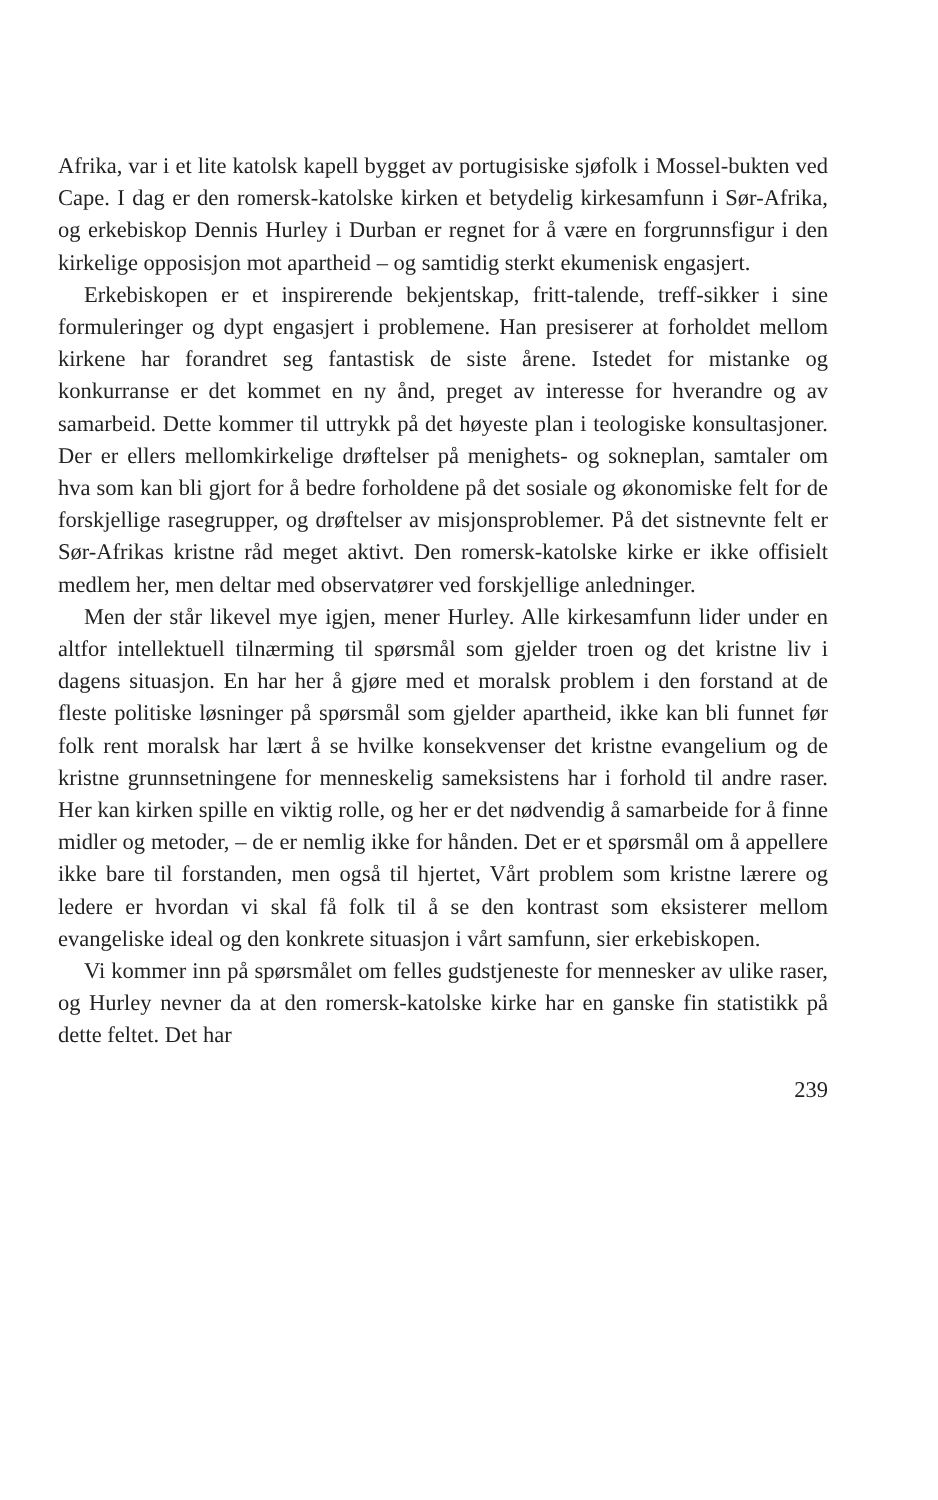Afrika, var i et lite katolsk kapell bygget av portugisiske sjøfolk i Mossel-bukten ved Cape. I dag er den romersk-katolske kirken et betydelig kirkesamfunn i Sør-Afrika, og erkebiskop Dennis Hurley i Durban er regnet for å være en forgrunnsfigur i den kirkelige opposisjon mot apartheid – og samtidig sterkt ekumenisk engasjert.
Erkebiskopen er et inspirerende bekjentskap, fritt-talende, treff-sikker i sine formuleringer og dypt engasjert i problemene. Han presiserer at forholdet mellom kirkene har forandret seg fantastisk de siste årene. Istedet for mistanke og konkurranse er det kommet en ny ånd, preget av interesse for hverandre og av samarbeid. Dette kommer til uttrykk på det høyeste plan i teologiske konsultasjoner. Der er ellers mellomkirkelige drøftelser på menighets- og sokneplan, samtaler om hva som kan bli gjort for å bedre forholdene på det sosiale og økonomiske felt for de forskjellige rasegrupper, og drøftelser av misjonsproblemer. På det sistnevnte felt er Sør-Afrikas kristne råd meget aktivt. Den romersk-katolske kirke er ikke offisielt medlem her, men deltar med observatører ved forskjellige anledninger.
Men der står likevel mye igjen, mener Hurley. Alle kirkesamfunn lider under en altfor intellektuell tilnærming til spørsmål som gjelder troen og det kristne liv i dagens situasjon. En har her å gjøre med et moralsk problem i den forstand at de fleste politiske løsninger på spørsmål som gjelder apartheid, ikke kan bli funnet før folk rent moralsk har lært å se hvilke konsekvenser det kristne evangelium og de kristne grunnsetningene for menneskelig sameksistens har i forhold til andre raser. Her kan kirken spille en viktig rolle, og her er det nødvendig å samarbeide for å finne midler og metoder, – de er nemlig ikke for hånden. Det er et spørsmål om å appellere ikke bare til forstanden, men også til hjertet, Vårt problem som kristne lærere og ledere er hvordan vi skal få folk til å se den kontrast som eksisterer mellom evangeliske ideal og den konkrete situasjon i vårt samfunn, sier erkebiskopen.
Vi kommer inn på spørsmålet om felles gudstjeneste for mennesker av ulike raser, og Hurley nevner da at den romersk-katolske kirke har en ganske fin statistikk på dette feltet. Det har
239